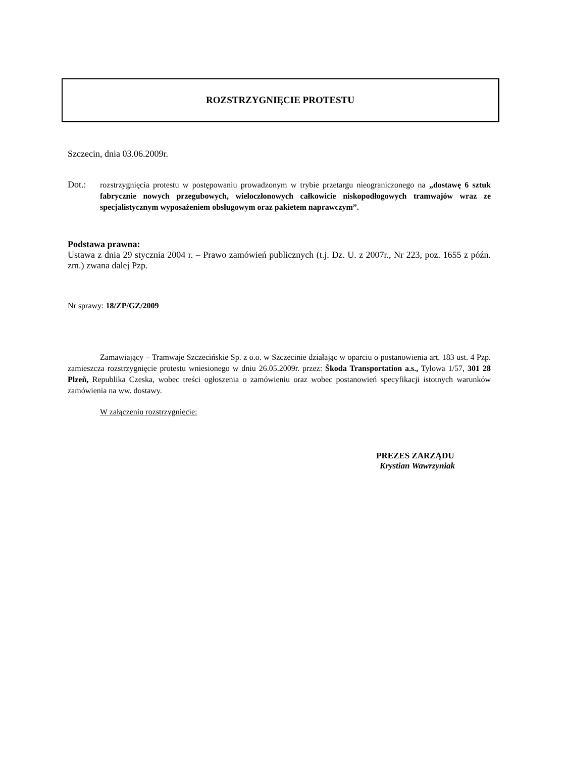ROZSTRZYGNIĘCIE PROTESTU
Szczecin, dnia 03.06.2009r.
Dot.:
rozstrzygnięcia protestu w postępowaniu prowadzonym w trybie przetargu nieograniczonego na „dostawę 6 sztuk fabrycznie nowych przegubowych, wieloczłonowych całkowicie niskopodłogowych tramwajów wraz ze specjalistycznym wyposażeniem obsługowym oraz pakietem naprawczym”.
Podstawa prawna:
Ustawa z dnia 29 stycznia 2004 r. – Prawo zamówień publicznych (t.j. Dz. U. z 2007r., Nr 223, poz. 1655 z późn. zm.) zwana dalej Pzp.
Nr sprawy: 18/ZP/GZ/2009
Zamawiający – Tramwaje Szczecińskie Sp. z o.o. w Szczecinie działając w oparciu o postanowienia art. 183 ust. 4 Pzp. zamieszcza rozstrzygnięcie protestu wniesionego w dniu 26.05.2009r. przez: Škoda Transportation a.s., Tylowa 1/57, 301 28 Plzeň, Republika Czeska, wobec treści ogłoszenia o zamówieniu oraz wobec postanowień specyfikacji istotnych warunków zamówienia na ww. dostawy.
W załączeniu rozstrzygnięcie:
PREZES ZARZĄDU
Krystian Wawrzyniak